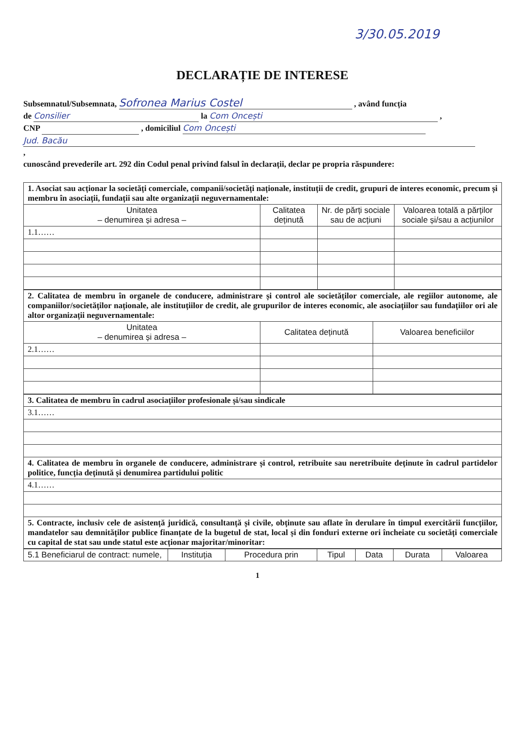3/30.05.2019
DECLARAȚIE DE INTERESE
Subsemnatul/Subsemnata, Sofronea Marius Costel , având funcția
de Consilier la Com Oncești ,
CNP , domiciliul Com Oncești
Jud. Bacău
,
cunoscând prevederile art. 292 din Codul penal privind falsul în declarații, declar pe propria răspundere:
| 1. Asociat sau acționar la societăți comerciale, companii/societăți naționale, instituții de credit, grupuri de interes economic, precum și membru în asociații, fundații sau alte organizații neguvernamentale: | | | |
| Unitatea – denumirea și adresa – | Calitatea deținută | Nr. de părți sociale sau de acțiuni | Valoarea totală a părților sociale și/sau a acțiunilor |
| 1.1…… | | | |
| 2. Calitatea de membru în organele de conducere, administrare și control ale societăților comerciale, ale regiilor autonome, ale companiilor/societăților naționale, ale instituțiilor de credit, ale grupurilor de interes economic, ale asociațiilor sau fundațiilor ori ale altor organizații neguvernamentale: | | |
| Unitatea – denumirea și adresa – | Calitatea deținută | Valoarea beneficiilor |
| 2.1…… | | |
| 3. Calitatea de membru în cadrul asociațiilor profesionale și/sau sindicale |
| 3.1…… |
| 4. Calitatea de membru în organele de conducere, administrare și control, retribuite sau neretribuite deținute în cadrul partidelor politice, funcția deținută și denumirea partidului politic |
| 4.1…… |
| 5. Contracte, inclusiv cele de asistență juridică, consultanță și civile, obținute sau aflate în derulare în timpul exercitării funcțiilor, mandatelor sau demnităților publice finanțate de la bugetul de stat, local și din fonduri externe ori încheiate cu societăți comerciale cu capital de stat sau unde statul este acționar majoritar/minoritar: |
| 5.1 Beneficiarul de contract: numele, | Instituția | Procedura prin | Tipul | Data | Durata | Valoarea |
| --- | --- | --- | --- | --- | --- | --- |
1